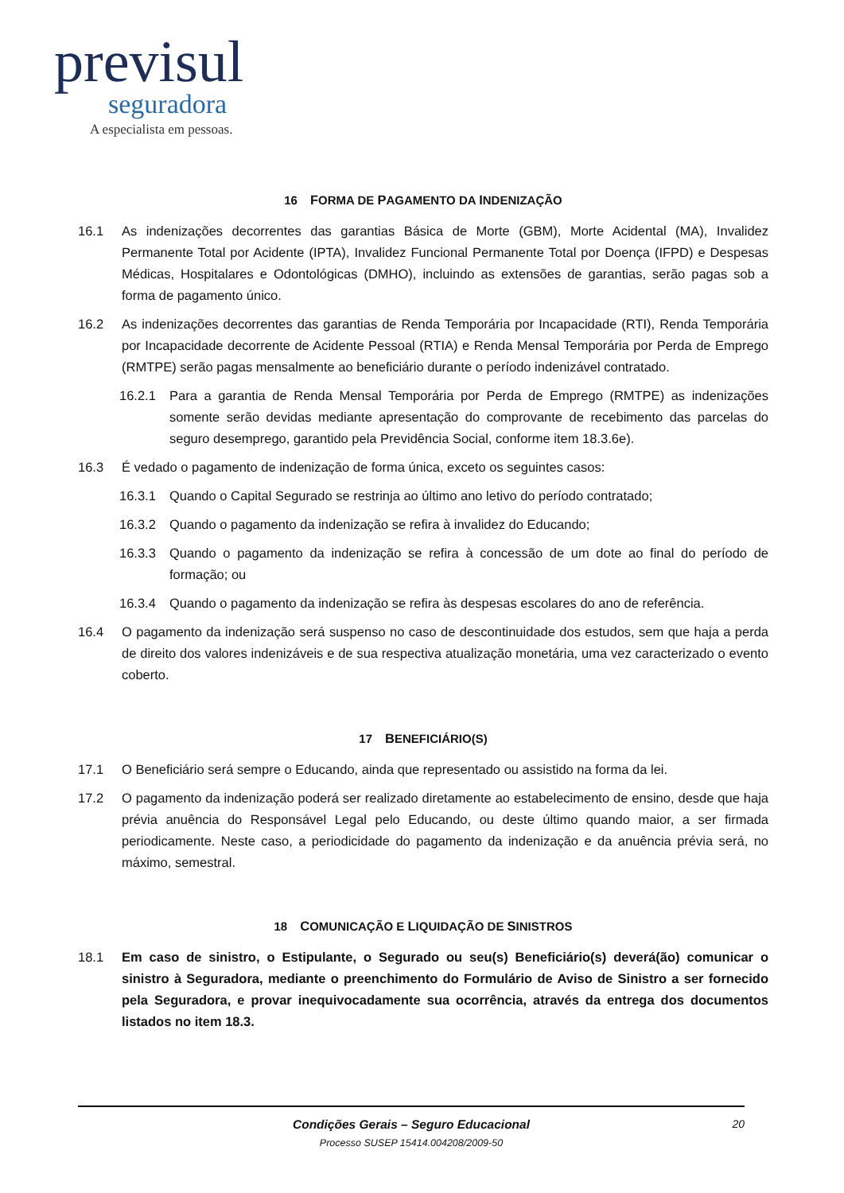previsul
seguradora
A especialista em pessoas.
16 FORMA DE PAGAMENTO DA INDENIZAÇÃO
16.1 As indenizações decorrentes das garantias Básica de Morte (GBM), Morte Acidental (MA), Invalidez Permanente Total por Acidente (IPTA), Invalidez Funcional Permanente Total por Doença (IFPD) e Despesas Médicas, Hospitalares e Odontológicas (DMHO), incluindo as extensões de garantias, serão pagas sob a forma de pagamento único.
16.2 As indenizações decorrentes das garantias de Renda Temporária por Incapacidade (RTI), Renda Temporária por Incapacidade decorrente de Acidente Pessoal (RTIA) e Renda Mensal Temporária por Perda de Emprego (RMTPE) serão pagas mensalmente ao beneficiário durante o período indenizável contratado.
16.2.1 Para a garantia de Renda Mensal Temporária por Perda de Emprego (RMTPE) as indenizações somente serão devidas mediante apresentação do comprovante de recebimento das parcelas do seguro desemprego, garantido pela Previdência Social, conforme item 18.3.6e).
16.3 É vedado o pagamento de indenização de forma única, exceto os seguintes casos:
16.3.1 Quando o Capital Segurado se restrinja ao último ano letivo do período contratado;
16.3.2 Quando o pagamento da indenização se refira à invalidez do Educando;
16.3.3 Quando o pagamento da indenização se refira à concessão de um dote ao final do período de formação; ou
16.3.4 Quando o pagamento da indenização se refira às despesas escolares do ano de referência.
16.4 O pagamento da indenização será suspenso no caso de descontinuidade dos estudos, sem que haja a perda de direito dos valores indenizáveis e de sua respectiva atualização monetária, uma vez caracterizado o evento coberto.
17 BENEFICIÁRIO(S)
17.1 O Beneficiário será sempre o Educando, ainda que representado ou assistido na forma da lei.
17.2 O pagamento da indenização poderá ser realizado diretamente ao estabelecimento de ensino, desde que haja prévia anuência do Responsável Legal pelo Educando, ou deste último quando maior, a ser firmada periodicamente. Neste caso, a periodicidade do pagamento da indenização e da anuência prévia será, no máximo, semestral.
18 COMUNICAÇÃO E LIQUIDAÇÃO DE SINISTROS
18.1 Em caso de sinistro, o Estipulante, o Segurado ou seu(s) Beneficiário(s) deverá(ão) comunicar o sinistro à Seguradora, mediante o preenchimento do Formulário de Aviso de Sinistro a ser fornecido pela Seguradora, e provar inequivocadamente sua ocorrência, através da entrega dos documentos listados no item 18.3.
Condições Gerais – Seguro Educacional
Processo SUSEP 15414.004208/2009-50
20